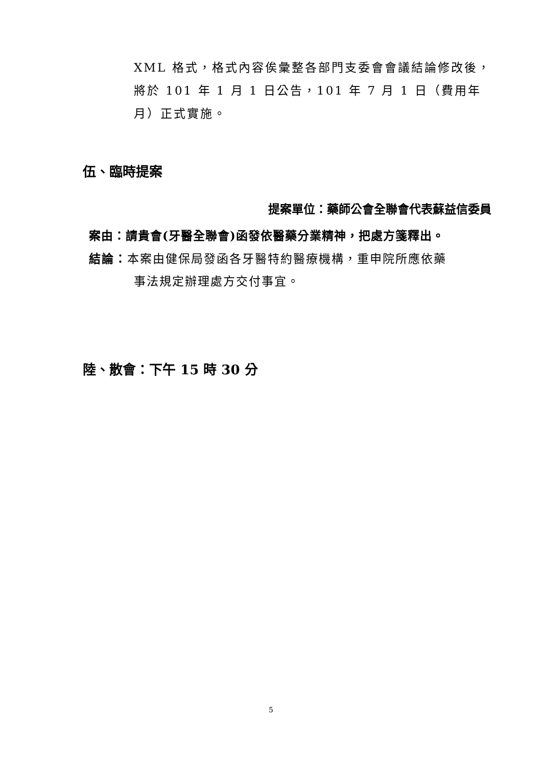XML 格式，格式內容俟彙整各部門支委會會議結論修改後，將於 101 年 1 月 1 日公告，101 年 7 月 1 日（費用年月）正式實施。
伍、臨時提案
提案單位：藥師公會全聯會代表蘇益信委員
案由：請貴會(牙醫全聯會)函發依醫藥分業精神，把處方箋釋出。
結論：本案由健保局發函各牙醫特約醫療機構，重申院所應依藥
事法規定辦理處方交付事宜。
陸、散會：下午 15 時 30 分
5